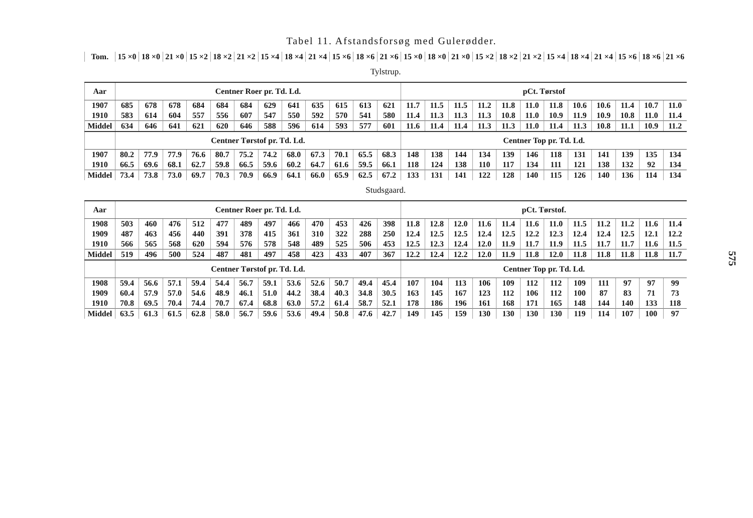Tabel 11. Afstandsforsøg med Gulerødder.
| Tom. | 15 ×0 | 18 ×0 | 21 ×0 | 15 ×2 | 18 ×2 | 21 ×2 | 15 ×4 | 18 ×4 | 21 ×4 | 15 ×6 | 18 ×6 | 21 ×6 | 15 ×0 | 18 ×0 | 21 ×0 | 15 ×2 | 18 ×2 | 21 ×2 | 15 ×4 | 18 ×4 | 21 ×4 | 15 ×6 | 18 ×6 | 21 ×6 |
| --- | --- | --- | --- | --- | --- | --- | --- | --- | --- | --- | --- | --- | --- | --- | --- | --- | --- | --- | --- | --- | --- | --- | --- | --- |
| Tylstrup. | | | | | | | | | | | | | | | | | | | | | | | | |
| Aar | Centner Roer pr. Td. Ld. | | | | | | | | | | | | pCt. Tørstof | | | | | | | | | | | |
| 1907 | 685 | 678 | 678 | 684 | 684 | 684 | 629 | 641 | 635 | 615 | 613 | 621 | 11.7 | 11.5 | 11.5 | 11.2 | 11.8 | 11.0 | 11.8 | 10.6 | 10.6 | 11.4 | 10.7 | 11.0 |
| 1910 | 583 | 614 | 604 | 557 | 556 | 607 | 547 | 550 | 592 | 570 | 541 | 580 | 11.4 | 11.3 | 11.3 | 11.3 | 10.8 | 11.0 | 10.9 | 11.9 | 10.9 | 10.8 | 11.0 | 11.4 |
| Middel | 634 | 646 | 641 | 621 | 620 | 646 | 588 | 596 | 614 | 593 | 577 | 601 | 11.6 | 11.4 | 11.4 | 11.3 | 11.3 | 11.0 | 11.4 | 11.3 | 10.8 | 11.1 | 10.9 | 11.2 |
| | Centner Tørstof pr. Td. Ld. | | | | | | | | | | | | Centner Top pr. Td. Ld. | | | | | | | | | | | |
| 1907 | 80.2 | 77.9 | 77.9 | 76.6 | 80.7 | 75.2 | 74.2 | 68.0 | 67.3 | 70.1 | 65.5 | 68.3 | 148 | 138 | 144 | 134 | 139 | 146 | 118 | 131 | 141 | 139 | 135 | 134 |
| 1910 | 66.5 | 69.6 | 68.1 | 62.7 | 59.8 | 66.5 | 59.6 | 60.2 | 64.7 | 61.6 | 59.5 | 66.1 | 118 | 124 | 138 | 110 | 117 | 134 | 111 | 121 | 138 | 132 | 92 | 134 |
| Middel | 73.4 | 73.8 | 73.0 | 69.7 | 70.3 | 70.9 | 66.9 | 64.1 | 66.0 | 65.9 | 62.5 | 67.2 | 133 | 131 | 141 | 122 | 128 | 140 | 115 | 126 | 140 | 136 | 114 | 134 |
| Studsgaard. | | | | | | | | | | | | | | | | | | | | | | | | |
| Aar | Centner Roer pr. Td. Ld. | | | | | | | | | | | | pCt. Tørstof. | | | | | | | | | | | |
| 1908 | 503 | 460 | 476 | 512 | 477 | 489 | 497 | 466 | 470 | 453 | 426 | 398 | 11.8 | 12.8 | 12.0 | 11.6 | 11.4 | 11.6 | 11.0 | 11.5 | 11.2 | 11.2 | 11.6 | 11.4 |
| 1909 | 487 | 463 | 456 | 440 | 391 | 378 | 415 | 361 | 310 | 322 | 288 | 250 | 12.4 | 12.5 | 12.5 | 12.4 | 12.5 | 12.2 | 12.3 | 12.4 | 12.4 | 12.5 | 12.1 | 12.2 |
| 1910 | 566 | 565 | 568 | 620 | 594 | 576 | 578 | 548 | 489 | 525 | 506 | 453 | 12.5 | 12.3 | 12.4 | 12.0 | 11.9 | 11.7 | 11.9 | 11.5 | 11.7 | 11.7 | 11.6 | 11.5 |
| Middel | 519 | 496 | 500 | 524 | 487 | 481 | 497 | 458 | 423 | 433 | 407 | 367 | 12.2 | 12.4 | 12.2 | 12.0 | 11.9 | 11.8 | 12.0 | 11.8 | 11.8 | 11.8 | 11.8 | 11.7 |
| | Centner Tørstof pr. Td. Ld. | | | | | | | | | | | | Centner Top pr. Td. Ld. | | | | | | | | | | | |
| 1908 | 59.4 | 56.6 | 57.1 | 59.4 | 54.4 | 56.7 | 59.1 | 53.6 | 52.6 | 50.7 | 49.4 | 45.4 | 107 | 104 | 113 | 106 | 109 | 112 | 112 | 109 | 111 | 97 | 97 | 99 |
| 1909 | 60.4 | 57.9 | 57.0 | 54.6 | 48.9 | 46.1 | 51.0 | 44.2 | 38.4 | 40.3 | 34.8 | 30.5 | 163 | 145 | 167 | 123 | 112 | 106 | 112 | 100 | 87 | 83 | 71 | 73 |
| 1910 | 70.8 | 69.5 | 70.4 | 74.4 | 70.7 | 67.4 | 68.8 | 63.0 | 57.2 | 61.4 | 58.7 | 52.1 | 178 | 186 | 196 | 161 | 168 | 171 | 165 | 148 | 144 | 140 | 133 | 118 |
| Middel | 63.5 | 61.3 | 61.5 | 62.8 | 58.0 | 56.7 | 59.6 | 53.6 | 49.4 | 50.8 | 47.6 | 42.7 | 149 | 145 | 159 | 130 | 130 | 130 | 130 | 119 | 114 | 107 | 100 | 97 |
575